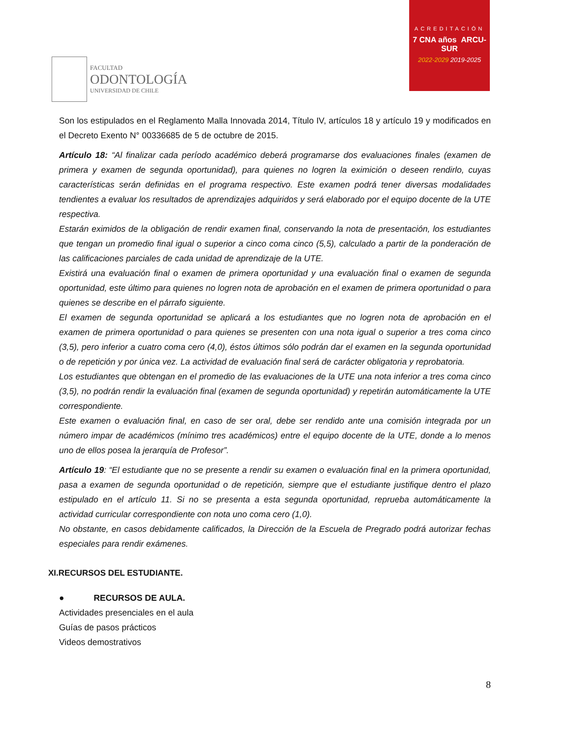FACULTAD
ODONTOLOGÍA
UNIVERSIDAD DE CHILE
ACREDITACIÓN
7 CNA años ARCU-SUR
2022-2029 2019-2025
Son los estipulados en el Reglamento Malla Innovada 2014, Título IV, artículos 18 y artículo 19 y modificados en el Decreto Exento N° 00336685 de 5 de octubre de 2015.
Artículo 18: “Al finalizar cada período académico deberá programarse dos evaluaciones finales (examen de primera y examen de segunda oportunidad), para quienes no logren la eximición o deseen rendirlo, cuyas características serán definidas en el programa respectivo. Este examen podrá tener diversas modalidades tendientes a evaluar los resultados de aprendizajes adquiridos y será elaborado por el equipo docente de la UTE respectiva.
Estarán eximidos de la obligación de rendir examen final, conservando la nota de presentación, los estudiantes que tengan un promedio final igual o superior a cinco coma cinco (5,5), calculado a partir de la ponderación de las calificaciones parciales de cada unidad de aprendizaje de la UTE.
Existirá una evaluación final o examen de primera oportunidad y una evaluación final o examen de segunda oportunidad, este último para quienes no logren nota de aprobación en el examen de primera oportunidad o para quienes se describe en el párrafo siguiente.
El examen de segunda oportunidad se aplicará a los estudiantes que no logren nota de aprobación en el examen de primera oportunidad o para quienes se presenten con una nota igual o superior a tres coma cinco (3,5), pero inferior a cuatro coma cero (4,0), éstos últimos sólo podrán dar el examen en la segunda oportunidad o de repetición y por única vez. La actividad de evaluación final será de carácter obligatoria y reprobatoria.
Los estudiantes que obtengan en el promedio de las evaluaciones de la UTE una nota inferior a tres coma cinco (3,5), no podrán rendir la evaluación final (examen de segunda oportunidad) y repetirán automáticamente la UTE correspondiente.
Este examen o evaluación final, en caso de ser oral, debe ser rendido ante una comisión integrada por un número impar de académicos (mínimo tres académicos) entre el equipo docente de la UTE, donde a lo menos uno de ellos posea la jerarquía de Profesor”.
Artículo 19: “El estudiante que no se presente a rendir su examen o evaluación final en la primera oportunidad, pasa a examen de segunda oportunidad o de repetición, siempre que el estudiante justifique dentro el plazo estipulado en el artículo 11. Si no se presenta a esta segunda oportunidad, reprueba automáticamente la actividad curricular correspondiente con nota uno coma cero (1,0).
No obstante, en casos debidamente calificados, la Dirección de la Escuela de Pregrado podrá autorizar fechas especiales para rendir exámenes.
XI.RECURSOS DEL ESTUDIANTE.
● RECURSOS DE AULA.
Actividades presenciales en el aula
Guías de pasos prácticos
Videos demostrativos
8